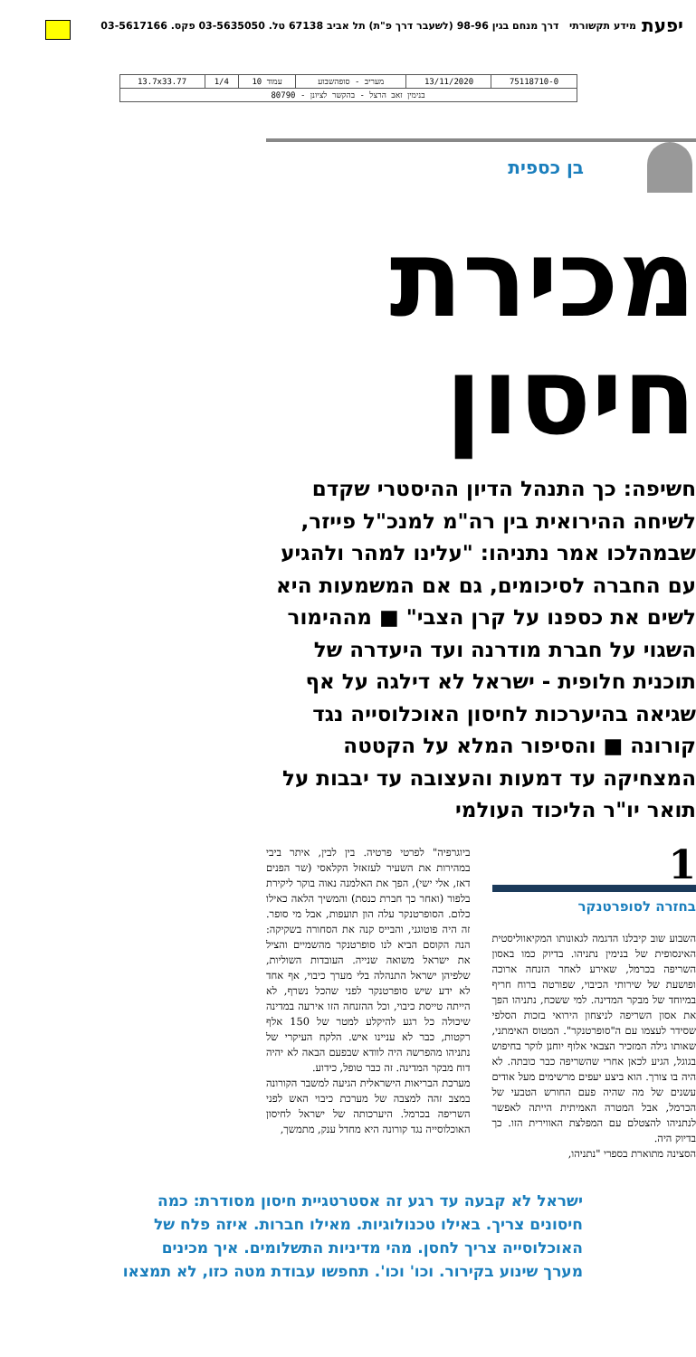יפעת מידע תקשורתי דרך מנחם בגין 98-96 (לשעבר דרך פ"ת) תל אביב 67138 טל. 03-5635050 פקס. 03-5617166
| 75118710-0 | 13/11/2020 | מעריב - סופהשבוע | עמוד 10 | 1/4 | 13.7x33.77 |
| בנימין זאב הרצל - בהקשר לציונן - 80790 | | | | | |
בן כספית
מכירת
חיסון
חשיפה: כך התנהל הדיון ההיסטרי שקדם לשיחה ההירואית בין רה"מ למנכ"ל פייזר, שבמהלכו אמר נתניהו: "עלינו למהר ולהגיע עם החברה לסיכומים, גם אם המשמעות היא לשים את כספנו על קרן הצבי" ■ מההימור השגוי על חברת מודרנה ועד היעדרה של תוכנית חלופית - ישראל לא דילגה על אף שגיאה בהיערכות לחיסון האוכלוסייה נגד קורונה ■ והסיפור המלא על הקטטה המצחיקה עד דמעות והעצובה עד יבבות על תואר יו"ר הליכוד העולמי
1
בחזרה לסופרטנקר
השבוע שוב קיבלנו הדגמה לגאונותו המקיאווליסטית האינסופית של בנימין נתניהו. בדיוק כמו באסון השריפה בכרמל, שאירע לאחר הזנחה ארוכה ופושעת של שירותי הכיבוי, שפורטה ברוח חריף במיוחד של מבקר המדינה. למי ששכח, נתניהו הפך את אסון השריפה לניצחון הירואי בזכות הסלפי שסידר לעצמו עם ה"סופרטנקר". המטוס האימתני, שאותו גילה המזכיר הצבאי אלוף יוחנן לוקר בחיפוש בגוגל, הגיע לכאן אחרי שהשריפה כבר כובתה. לא היה בו צורך. הוא ביצע יעפים מרשימים מעל אודים עשנים של מה שהיה פעם החורש הטבעי של הכרמל, אבל המטרה האמיתית הייתה לאפשר לנתניהו להצטלם עם המפלצת האווירית הזו. כך בדיוק היה.
הסצינה מתוארת בספרי "נתניהו,
ביוגרפיה" לפרטי פרטיה. בין לבין, איתר ביבי במהירות את השעיר לעזאזל הקלאסי (שר הפנים דאז, אלי ישי), הפך את האלמנה נאוה בוקר ליקירת בלפור (ואחר כך חברת כנסת) והמשיך הלאה כאילו כלום. הסופרטנקר עלה הון תועפות, אבל מי סופר. זה היה פוטוגני, והבייס קנה את הסחורה בשקיקה: הנה הקוסם הביא לנו סופרטנקר מהשמיים והציל את ישראל משואה שנייה. העובדות השוליות, שלפיהן ישראל התנהלה בלי מערך כיבוי, אף אחד לא ידע שיש סופרטנקר לפני שהכל נשרף, לא הייתה טייסת כיבוי, וכל ההזנחה הזו אירעה במדינה שיכולה כל רגע להיקלע למטר של 150 אלף רקטות, כבר לא עניינו איש. הלקח העיקרי של נתניהו מהפרשה היה לוודא שבפעם הבאה לא יהיה דוח מבקר המדינה. זה כבר טופל, כידוע.
מערכת הבריאות הישראלית הגיעה למשבר הקורונה במצב זהה למצבה של מערכת כיבוי האש לפני השריפה בכרמל. היערכותה של ישראל לחיסון האוכלוסייה נגד קורונה היא מחדל ענק, מתמשך,
ישראל לא קבעה עד רגע זה אסטרטגיית חיסון מסודרת: כמה חיסונים צריך. באילו טכנולוגיות. מאילו חברות. איזה פלח של האוכלוסייה צריך לחסן. מהי מדיניות התשלומים. איך מכינים מערך שינוע בקירור. וכו' וכו'. תחפשו עבודת מטה כזו, לא תמצאו